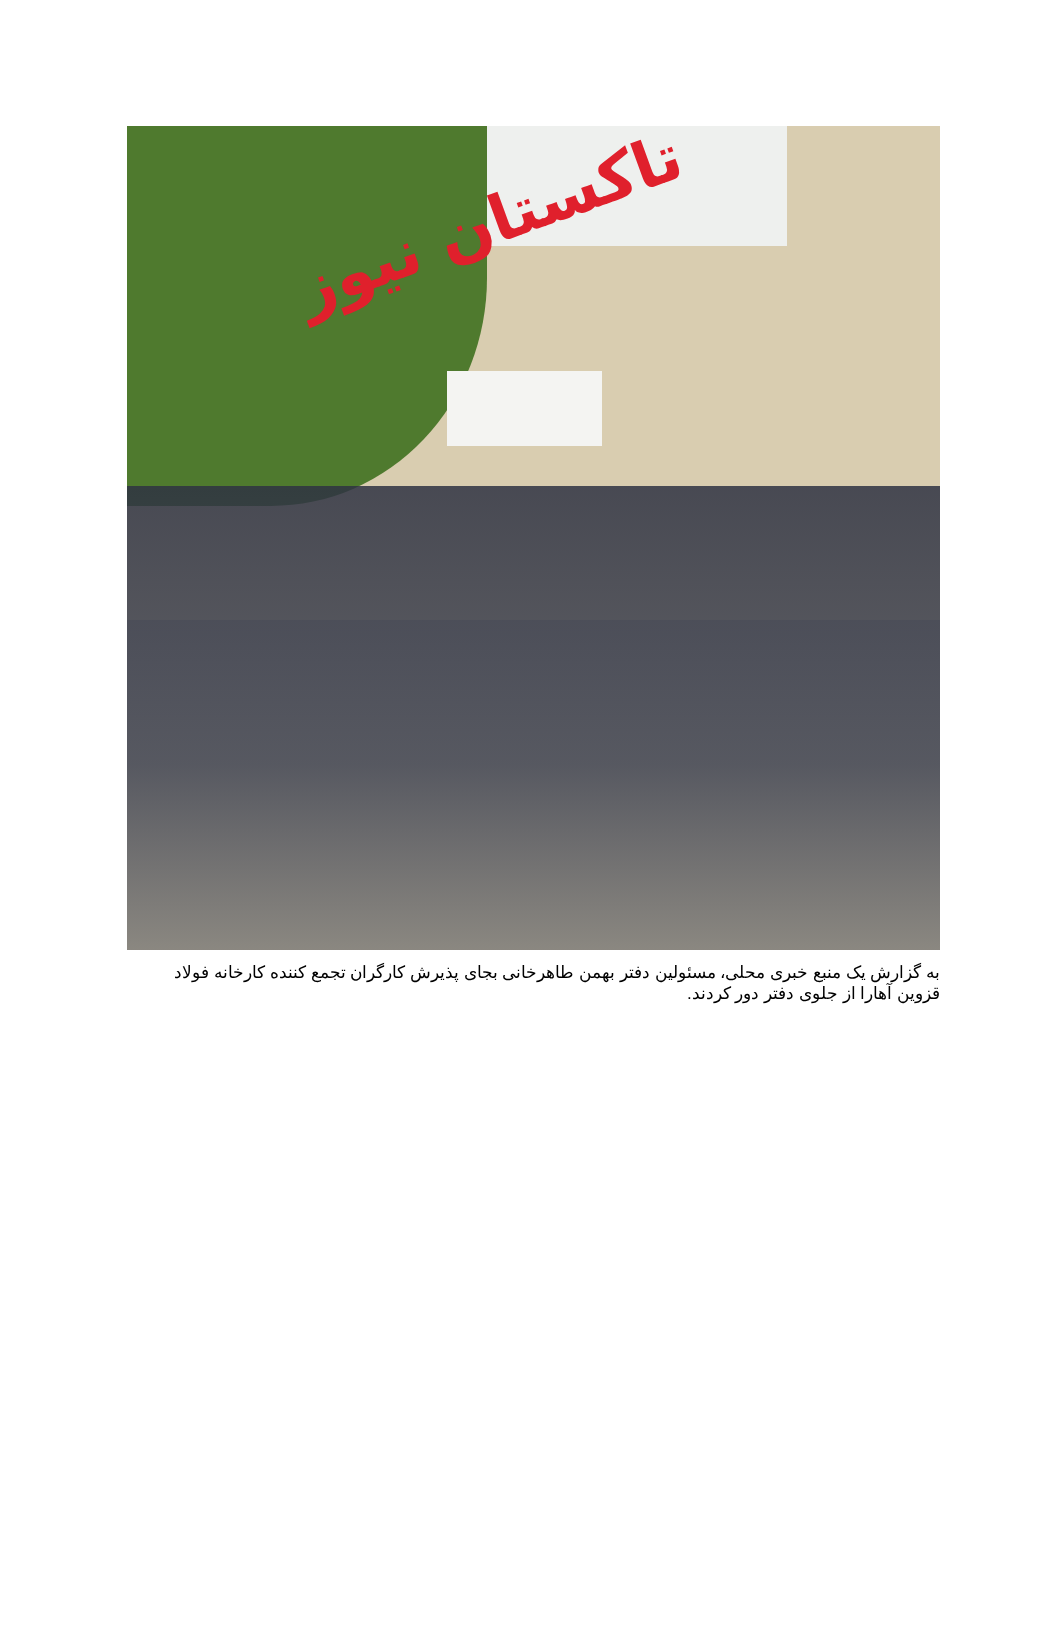تاکستان نیوز
به گزارش یک منبع خبری محلی، مسئولین دفتر بهمن طاهرخانی بجای پذیرش کارگران تجمع کننده کارخانه فولاد قزوین آهارا از جلوی دفتر دور کردند.